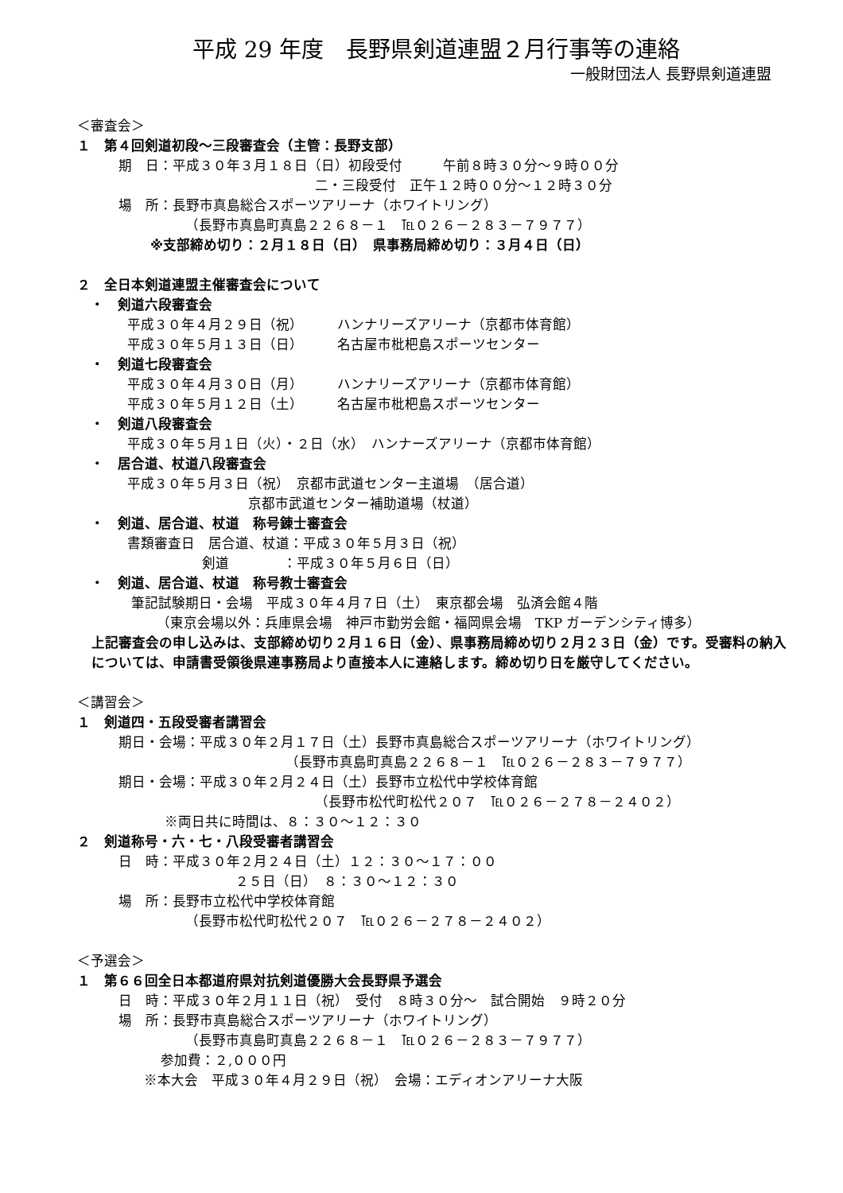平成 29 年度　長野県剣道連盟２月行事等の連絡
一般財団法人 長野県剣道連盟
＜審査会＞
１　第４回剣道初段～三段審査会（主管：長野支部）
期　日：平成３０年３月１８日（日）初段受付　　　午前８時３０分～９時００分
二・三段受付　正午１２時００分～１２時３０分
場　所：長野市真島総合スポーツアリーナ（ホワイトリング）
（長野市真島町真島２２６８－１　℡０２６－２８３－７９７７）
※支部締め切り：２月１８日（日）　県事務局締め切り：３月４日（日）
２　全日本剣道連盟主催審査会について
　・　剣道六段審査会
平成３０年４月２９日（祝）　　　ハンナリーズアリーナ（京都市体育館）
平成３０年５月１３日（日）　　　名古屋市枇杷島スポーツセンター
　・　剣道七段審査会
平成３０年４月３０日（月）　　　ハンナリーズアリーナ（京都市体育館）
平成３０年５月１２日（土）　　　名古屋市枇杷島スポーツセンター
　・　剣道八段審査会
平成３０年５月１日（火）・２日（水）　ハンナーズアリーナ（京都市体育館）
　・　居合道、杖道八段審査会
平成３０年５月３日（祝）　京都市武道センター主道場　（居合道）
京都市武道センター補助道場（杖道）
　・　剣道、居合道、杖道　称号錬士審査会
書類審査日　居合道、杖道：平成３０年５月３日（祝）
剣道　　　　：平成３０年５月６日（日）
　・　剣道、居合道、杖道　称号教士審査会
筆記試験期日・会場　平成３０年４月７日（土）　東京都会場　弘済会館４階
（東京会場以外：兵庫県会場　神戸市勤労会館・福岡県会場　TKP ガーデンシティ博多）
上記審査会の申し込みは、支部締め切り２月１６日（金）、県事務局締め切り２月２３日（金）です。受審料の納入については、申請書受領後県連事務局より直接本人に連絡します。締め切り日を厳守してください。
＜講習会＞
１　剣道四・五段受審者講習会
期日・会場：平成３０年２月１７日（土）長野市真島総合スポーツアリーナ（ホワイトリング）
（長野市真島町真島２２６８－１　℡０２６－２８３－７９７７）
期日・会場：平成３０年２月２４日（土）長野市立松代中学校体育館
（長野市松代町松代２０７　℡０２６－２７８－２４０２）
※両日共に時間は、８：３０～１２：３０
２　剣道称号・六・七・八段受審者講習会
日　時：平成３０年２月２４日（土）１２：３０～１７：００
２５日（日）　８：３０～１２：３０
場　所：長野市立松代中学校体育館
（長野市松代町松代２０７　℡０２６－２７８－２４０２）
＜予選会＞
１　第６６回全日本都道府県対抗剣道優勝大会長野県予選会
日　時：平成３０年２月１１日（祝）　受付　８時３０分～　試合開始　９時２０分
場　所：長野市真島総合スポーツアリーナ（ホワイトリング）
（長野市真島町真島２２６８－１　℡０２６－２８３－７９７７）
参加費：２,０００円
※本大会　平成３０年４月２９日（祝）　会場：エディオンアリーナ大阪